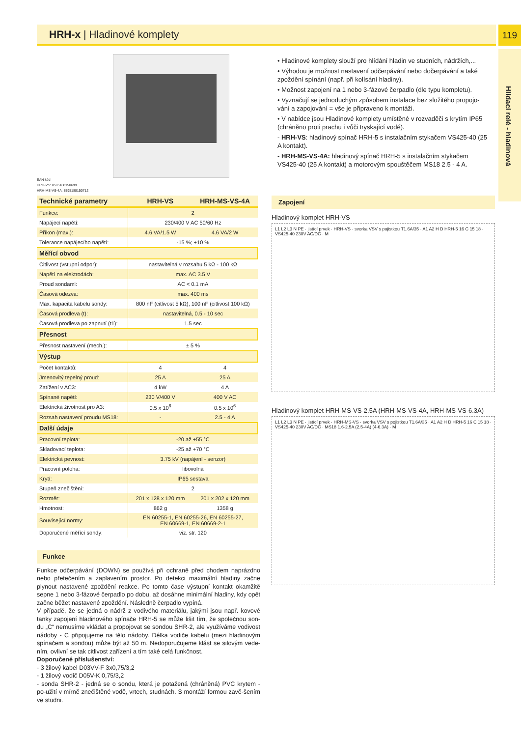HRH-x | Hladinové komplety 119
Hlídací relé - hladinová
EAN kód
HRH-VS: 8595188150699
HRH-MS-VS-4A: 8595188150712
• Hladinové komplety slouží pro hlídání hladin ve studních, nádržích,...
• Výhodou je možnost nastavení odčerpávání nebo dočerpávání a také zpoždění spínání (např. při kolísání hladiny).
• Možnost zapojení na 1 nebo 3-fázové čerpadlo (dle typu kompletu).
• Vyznačují se jednoduchým způsobem instalace bez složitého propojo-vání a zapojování = vše je připraveno k montáži.
• V nabídce jsou Hladinové komplety umístěné v rozvaděči s krytím IP65 (chráněno proti prachu i vůči tryskající vodě).
- HRH-VS: hladinový spínač HRH-5 s instalačním stykačem VS425-40 (25 A kontakt).
- HRH-MS-VS-4A: hladinový spínač HRH-5 s instalačním stykačem VS425-40 (25 A kontakt) a motorovým spouštěčem MS18 2.5 - 4 A.
| Technické parametry | HRH-VS | HRH-MS-VS-4A |
| --- | --- | --- |
| Funkce: | 2 | |
| Napájecí napětí: | 230/400 V AC 50/60 Hz | |
| Příkon (max.): | 4.6 VA/1.5 W | 4.6 VA/2 W |
| Tolerance napájecího napětí: | -15 %; +10 % | |
| Měřící obvod | | |
| Citlivost (vstupní odpor): | nastavitelná v rozsahu 5 kΩ - 100 kΩ | |
| Napětí na elektrodách: | max. AC 3.5 V | |
| Proud sondami: | AC < 0.1 mA | |
| Časová odezva: | max. 400 ms | |
| Max. kapacita kabelu sondy: | 800 nF (citlivost 5 kΩ), 100 nF (citlivost 100 kΩ) | |
| Časová prodleva (t): | nastavitelná, 0.5 - 10 sec | |
| Časová prodleva po zapnutí (t1): | 1.5 sec | |
| Přesnost | | |
| Přesnost nastavení (mech.): | ± 5 % | |
| Výstup | | |
| Počet kontaktů: | 4 | 4 |
| Jmenovitý tepelný proud: | 25 A | 25 A |
| Zatížení v AC3: | 4 kW | 4 A |
| Spínané napětí: | 230 V/400 V | 400 V AC |
| Elektrická životnost pro A3: | 0.5 x 10<sup>6</sup> | 0.5 x 10<sup>6</sup> |
| Rozsah nastavení proudu MS18: | - | 2.5 - 4 A |
| Další údaje | | |
| Pracovní teplota: | -20 až +55 °C | |
| Skladovací teplota: | -25 až +70 °C | |
| Elektrická pevnost: | 3.75 kV (napájení - senzor) | |
| Pracovní poloha: | libovolná | |
| Krytí: | IP65 sestava | |
| Stupeň znečištění: | 2 | |
| Rozměr: | 201 x 128 x 120 mm | 201 x 202 x 120 mm |
| Hmotnost: | 862 g | 1358 g |
| Související normy: | EN 60255-1, EN 60255-26, EN 60255-27, EN 60669-1, EN 60669-2-1 | |
| Doporučené měřící sondy: | viz. str. 120 | |
Funkce
Funkce odčerpávání (DOWN) se používá při ochraně před chodem naprázdno nebo přetečením a zaplavením prostor. Po detekci maximální hladiny začne plynout nastavené zpoždění reakce. Po tomto čase výstupní kontakt okamžitě sepne 1 nebo 3-fázové čerpadlo po dobu, až dosáhne minimální hladiny, kdy opět začne běžet nastavené zpoždění. Následně čerpadlo vypíná.
V případě, že se jedná o nádrž z vodivého materiálu, jakými jsou např. kovové tanky zapojení hladinového spínače HRH-5 se může lišit tím, že společnou son-du „C“ nemusíme vkládat a propojovat se sondou SHR-2, ale využíváme vodivost nádoby - C připojujeme na tělo nádoby. Délka vodiče kabelu (mezi hladinovým spínačem a sondou) může být až 50 m. Nedoporučujeme klást se silovým vede-ním, ovlivní se tak citlivost zařízení a tím také celá funkčnost.
Doporučené příslušenství:
- 3 žilový kabel D03VV-F 3x0,75/3,2
- 1 žilový vodič D05V-K 0,75/3,2
- sonda SHR-2 - jedná se o sondu, která je potažená (chráněná) PVC krytem - po-užití v mírně znečištěné vodě, vrtech, studnách. S montáží formou zavě-šením ve studni.
Zapojení
Hladinový komplet HRH-VS
L1 L2 L3 N PE · jistící prvek · HRH-VS · svorka VSV s pojistkou T1.6A/35 · A1 A2 H D HRH-5 16 C 15 18 · VS425-40 230V AC/DC · M
Hladinový komplet HRH-MS-VS-2.5A (HRH-MS-VS-4A, HRH-MS-VS-6.3A)
L1 L2 L3 N PE · jistící prvek · HRH-MS-VS · svorka VSV s pojistkou T1.6A/35 · A1 A2 H D HRH-5 16 C 15 18 · VS425-40 230V AC/DC · MS18 1.6-2.5A (2.5-4A) (4-6.3A) · M